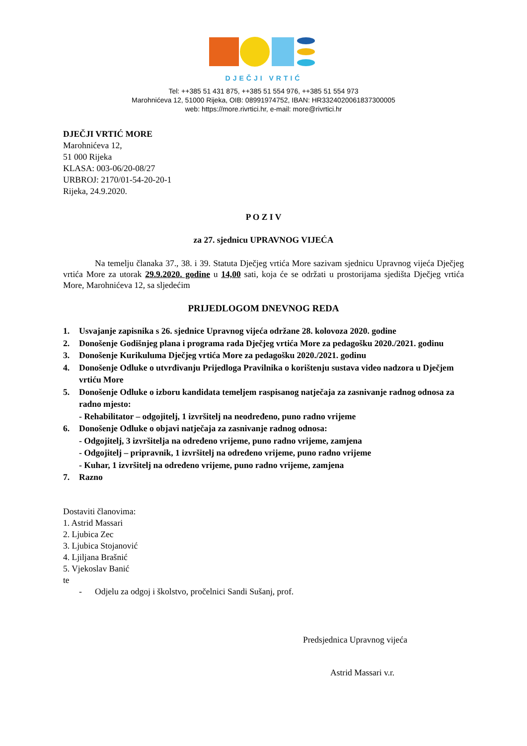DJEČJI VRTIĆ
Tel: ++385 51 431 875, ++385 51 554 976, ++385 51 554 973
Marohnićeva 12, 51000 Rijeka, OIB: 08991974752, IBAN: HR3324020061837300005
web: https://more.rivrtici.hr, e-mail: more@rivrtici.hr
DJEČJI VRTIĆ MORE
Marohnićeva 12,
51 000 Rijeka
KLASA: 003-06/20-08/27
URBROJ: 2170/01-54-20-20-1
Rijeka, 24.9.2020.
P O Z I V
za 27. sjednicu UPRAVNOG VIJEĆA
Na temelju članaka 37., 38. i 39. Statuta Dječjeg vrtića More sazivam sjednicu Upravnog vijeća Dječjeg vrtića More za utorak 29.9.2020. godine u 14,00 sati, koja će se održati u prostorijama sjedišta Dječjeg vrtića More, Marohnićeva 12, sa sljedećim
PRIJEDLOGOM DNEVNOG REDA
1. Usvajanje zapisnika s 26. sjednice Upravnog vijeća održane 28. kolovoza 2020. godine
2. Donošenje Godišnjeg plana i programa rada Dječjeg vrtića More za pedagošku 2020./2021. godinu
3. Donošenje Kurikuluma Dječjeg vrtića More za pedagošku 2020./2021. godinu
4. Donošenje Odluke o utvrđivanju Prijedloga Pravilnika o korištenju sustava video nadzora u Dječjem vrtiću More
5. Donošenje Odluke o izboru kandidata temeljem raspisanog natječaja za zasnivanje radnog odnosa za radno mjesto:
- Rehabilitator – odgojitelj, 1 izvršitelj na neodređeno, puno radno vrijeme
6. Donošenje Odluke o objavi natječaja za zasnivanje radnog odnosa:
- Odgojitelj, 3 izvršitelja na određeno vrijeme, puno radno vrijeme, zamjena
- Odgojitelj – pripravnik, 1 izvršitelj na određeno vrijeme, puno radno vrijeme
- Kuhar, 1 izvršitelj na određeno vrijeme, puno radno vrijeme, zamjena
7. Razno
Dostaviti članovima:
1. Astrid Massari
2. Ljubica Zec
3. Ljubica Stojanović
4. Ljiljana Brašnić
5. Vjekoslav Banić
te
- Odjelu za odgoj i školstvo, pročelnici Sandi Sušanj, prof.
Predsjednica Upravnog vijeća
Astrid Massari v.r.